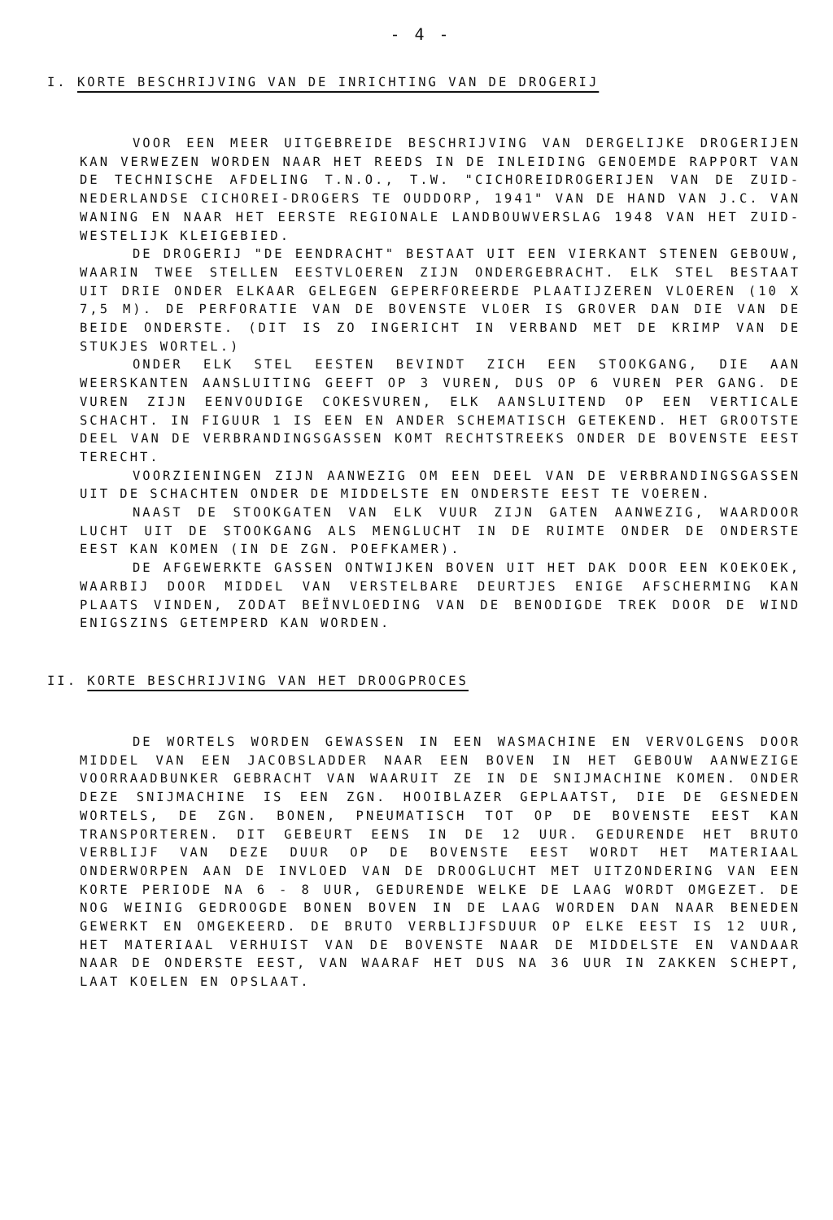- 4 -
I. KORTE BESCHRIJVING VAN DE INRICHTING VAN DE DROGERIJ
VOOR EEN MEER UITGEBREIDE BESCHRIJVING VAN DERGELIJKE DROGERIJEN KAN VERWEZEN WORDEN NAAR HET REEDS IN DE INLEIDING GENOEMDE RAPPORT VAN DE TECHNISCHE AFDELING T.N.O., T.W. "CICHOREIDROGERIJEN VAN DE ZUID-NEDERLANDSE CICHOREI-DROGERS TE OUDDORP, 1941" VAN DE HAND VAN J.C. VAN WANING EN NAAR HET EERSTE REGIONALE LANDBOUWVERSLAG 1948 VAN HET ZUID-WESTELIJK KLEIGEBIED.
DE DROGERIJ "DE EENDRACHT" BESTAAT UIT EEN VIERKANT STENEN GEBOUW, WAARIN TWEE STELLEN EESTVLOEREN ZIJN ONDERGEBRACHT. ELK STEL BESTAAT UIT DRIE ONDER ELKAAR GELEGEN GEPERFOREERDE PLAATIJZEREN VLOEREN (10 X 7,5 M). DE PERFORATIE VAN DE BOVENSTE VLOER IS GROVER DAN DIE VAN DE BEIDE ONDERSTE. (DIT IS ZO INGERICHT IN VERBAND MET DE KRIMP VAN DE STUKJES WORTEL.)
ONDER ELK STEL EESTEN BEVINDT ZICH EEN STOOKGANG, DIE AAN WEERSKANTEN AANSLUITING GEEFT OP 3 VUREN, DUS OP 6 VUREN PER GANG. DE VUREN ZIJN EENVOUDIGE COKESVUREN, ELK AANSLUITEND OP EEN VERTICALE SCHACHT. IN FIGUUR 1 IS EEN EN ANDER SCHEMATISCH GETEKEND. HET GROOTSTE DEEL VAN DE VERBRANDINGSGASSEN KOMT RECHTSTREEKS ONDER DE BOVENSTE EEST TERECHT.
VOORZIENINGEN ZIJN AANWEZIG OM EEN DEEL VAN DE VERBRANDINGSGASSEN UIT DE SCHACHTEN ONDER DE MIDDELSTE EN ONDERSTE EEST TE VOEREN.
NAAST DE STOOKGATEN VAN ELK VUUR ZIJN GATEN AANWEZIG, WAARDOOR LUCHT UIT DE STOOKGANG ALS MENGLUCHT IN DE RUIMTE ONDER DE ONDERSTE EEST KAN KOMEN (IN DE ZGN. POEFKAMER).
DE AFGEWERKTE GASSEN ONTWIJKEN BOVEN UIT HET DAK DOOR EEN KOEKOEK, WAARBIJ DOOR MIDDEL VAN VERSTELBARE DEURTJES ENIGE AFSCHERMING KAN PLAATS VINDEN, ZODAT BEÏNVLOEDING VAN DE BENODIGDE TREK DOOR DE WIND ENIGSZINS GETEMPERD KAN WORDEN.
II. KORTE BESCHRIJVING VAN HET DROOGPROCES
DE WORTELS WORDEN GEWASSEN IN EEN WASMACHINE EN VERVOLGENS DOOR MIDDEL VAN EEN JACOBSLADDER NAAR EEN BOVEN IN HET GEBOUW AANWEZIGE VOORRAADBUNKER GEBRACHT VAN WAARUIT ZE IN DE SNIJMACHINE KOMEN. ONDER DEZE SNIJMACHINE IS EEN ZGN. HOOIBLAZER GEPLAATST, DIE DE GESNEDEN WORTELS, DE ZGN. BONEN, PNEUMATISCH TOT OP DE BOVENSTE EEST KAN TRANSPORTEREN. DIT GEBEURT EENS IN DE 12 UUR. GEDURENDE HET BRUTO VERBLIJF VAN DEZE DUUR OP DE BOVENSTE EEST WORDT HET MATERIAAL ONDERWORPEN AAN DE INVLOED VAN DE DROOGLUCHT MET UITZONDERING VAN EEN KORTE PERIODE NA 6 - 8 UUR, GEDURENDE WELKE DE LAAG WORDT OMGEZET. DE NOG WEINIG GEDROOGDE BONEN BOVEN IN DE LAAG WORDEN DAN NAAR BENEDEN GEWERKT EN OMGEKEERD. DE BRUTO VERBLIJFSDUUR OP ELKE EEST IS 12 UUR, HET MATERIAAL VERHUIST VAN DE BOVENSTE NAAR DE MIDDELSTE EN VANDAAR NAAR DE ONDERSTE EEST, VAN WAARAF HET DUS NA 36 UUR IN ZAKKEN SCHEPT, LAAT KOELEN EN OPSLAAT.